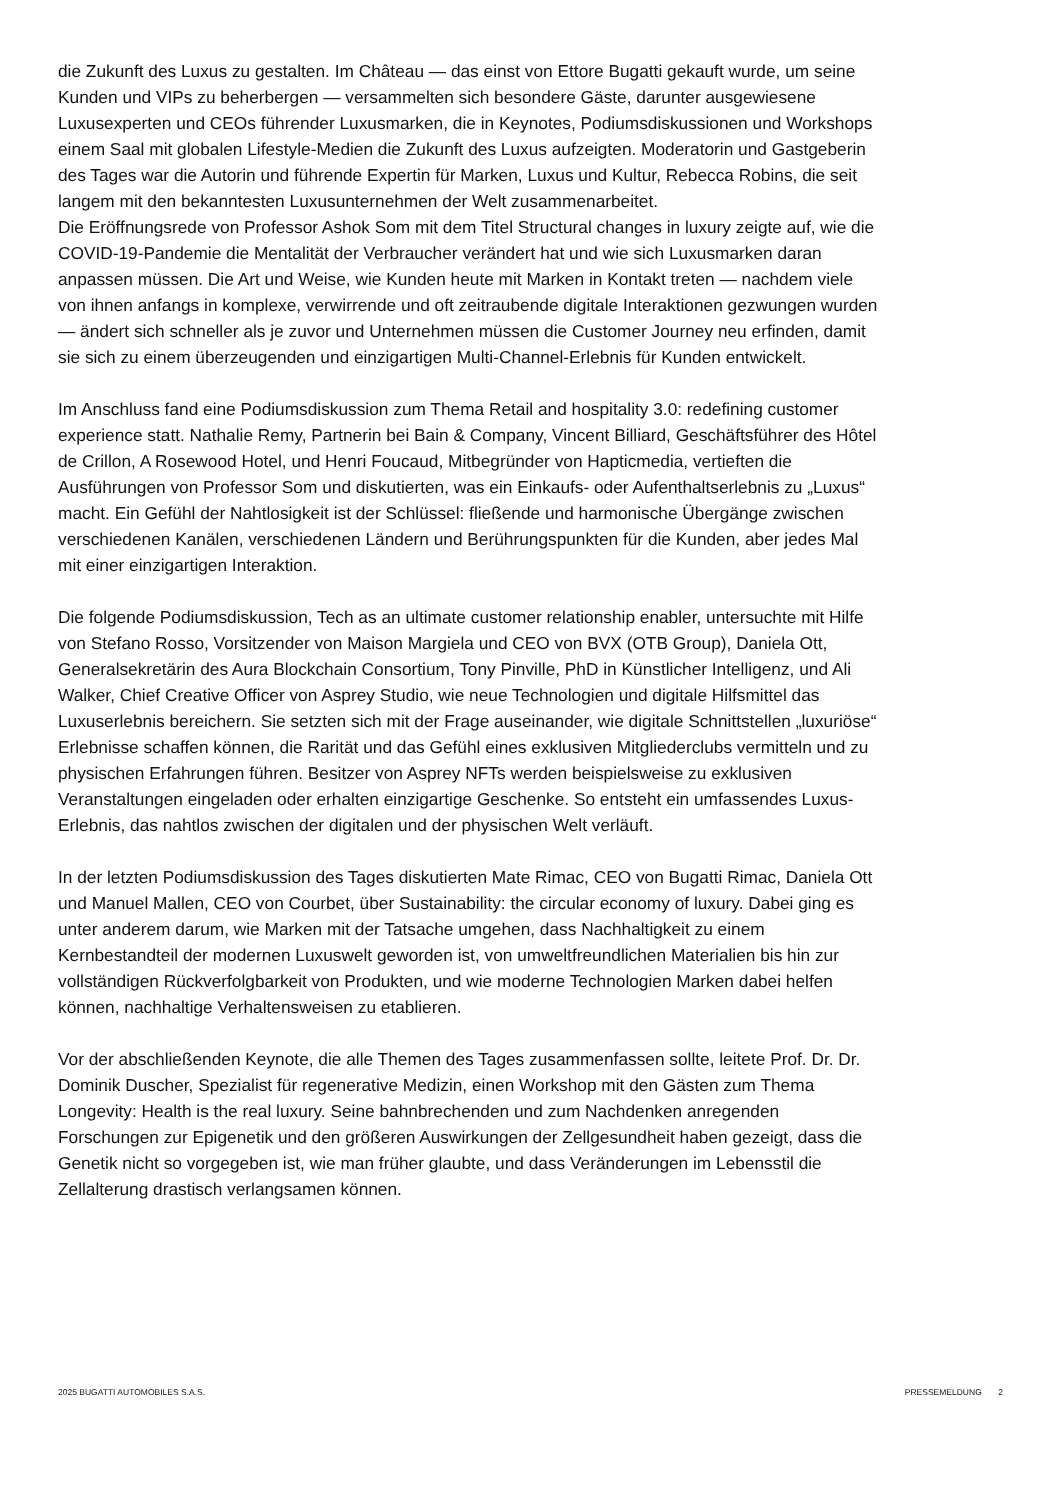die Zukunft des Luxus zu gestalten. Im Château — das einst von Ettore Bugatti gekauft wurde, um seine Kunden und VIPs zu beherbergen — versammelten sich besondere Gäste, darunter ausgewiesene Luxusexperten und CEOs führender Luxusmarken, die in Keynotes, Podiumsdiskussionen und Workshops einem Saal mit globalen Lifestyle-Medien die Zukunft des Luxus aufzeigten. Moderatorin und Gastgeberin des Tages war die Autorin und führende Expertin für Marken, Luxus und Kultur, Rebecca Robins, die seit langem mit den bekanntesten Luxusunternehmen der Welt zusammenarbeitet.
Die Eröffnungsrede von Professor Ashok Som mit dem Titel Structural changes in luxury zeigte auf, wie die COVID-19-Pandemie die Mentalität der Verbraucher verändert hat und wie sich Luxusmarken daran anpassen müssen. Die Art und Weise, wie Kunden heute mit Marken in Kontakt treten — nachdem viele von ihnen anfangs in komplexe, verwirrende und oft zeitraubende digitale Interaktionen gezwungen wurden — ändert sich schneller als je zuvor und Unternehmen müssen die Customer Journey neu erfinden, damit sie sich zu einem überzeugenden und einzigartigen Multi-Channel-Erlebnis für Kunden entwickelt.
Im Anschluss fand eine Podiumsdiskussion zum Thema Retail and hospitality 3.0: redefining customer experience statt. Nathalie Remy, Partnerin bei Bain & Company, Vincent Billiard, Geschäftsführer des Hôtel de Crillon, A Rosewood Hotel, und Henri Foucaud, Mitbegründer von Hapticmedia, vertieften die Ausführungen von Professor Som und diskutierten, was ein Einkaufs- oder Aufenthaltserlebnis zu „Luxus“ macht. Ein Gefühl der Nahtlosigkeit ist der Schlüssel: fließende und harmonische Übergänge zwischen verschiedenen Kanälen, verschiedenen Ländern und Berührungspunkten für die Kunden, aber jedes Mal mit einer einzigartigen Interaktion.
Die folgende Podiumsdiskussion, Tech as an ultimate customer relationship enabler, untersuchte mit Hilfe von Stefano Rosso, Vorsitzender von Maison Margiela und CEO von BVX (OTB Group), Daniela Ott, Generalsekretärin des Aura Blockchain Consortium, Tony Pinville, PhD in Künstlicher Intelligenz, und Ali Walker, Chief Creative Officer von Asprey Studio, wie neue Technologien und digitale Hilfsmittel das Luxuserlebnis bereichern. Sie setzten sich mit der Frage auseinander, wie digitale Schnittstellen „luxuriöse“ Erlebnisse schaffen können, die Rarität und das Gefühl eines exklusiven Mitgliederclubs vermitteln und zu physischen Erfahrungen führen. Besitzer von Asprey NFTs werden beispielsweise zu exklusiven Veranstaltungen eingeladen oder erhalten einzigartige Geschenke. So entsteht ein umfassendes Luxus-Erlebnis, das nahtlos zwischen der digitalen und der physischen Welt verläuft.
In der letzten Podiumsdiskussion des Tages diskutierten Mate Rimac, CEO von Bugatti Rimac, Daniela Ott und Manuel Mallen, CEO von Courbet, über Sustainability: the circular economy of luxury. Dabei ging es unter anderem darum, wie Marken mit der Tatsache umgehen, dass Nachhaltigkeit zu einem Kernbestandteil der modernen Luxuswelt geworden ist, von umweltfreundlichen Materialien bis hin zur vollständigen Rückverfolgbarkeit von Produkten, und wie moderne Technologien Marken dabei helfen können, nachhaltige Verhaltensweisen zu etablieren.
Vor der abschließenden Keynote, die alle Themen des Tages zusammenfassen sollte, leitete Prof. Dr. Dr. Dominik Duscher, Spezialist für regenerative Medizin, einen Workshop mit den Gästen zum Thema Longevity: Health is the real luxury. Seine bahnbrechenden und zum Nachdenken anregenden Forschungen zur Epigenetik und den größeren Auswirkungen der Zellgesundheit haben gezeigt, dass die Genetik nicht so vorgegeben ist, wie man früher glaubte, und dass Veränderungen im Lebensstil die Zellalterung drastisch verlangsamen können.
2025 BUGATTI AUTOMOBILES S.A.S. PRESSEMELDUNG 2